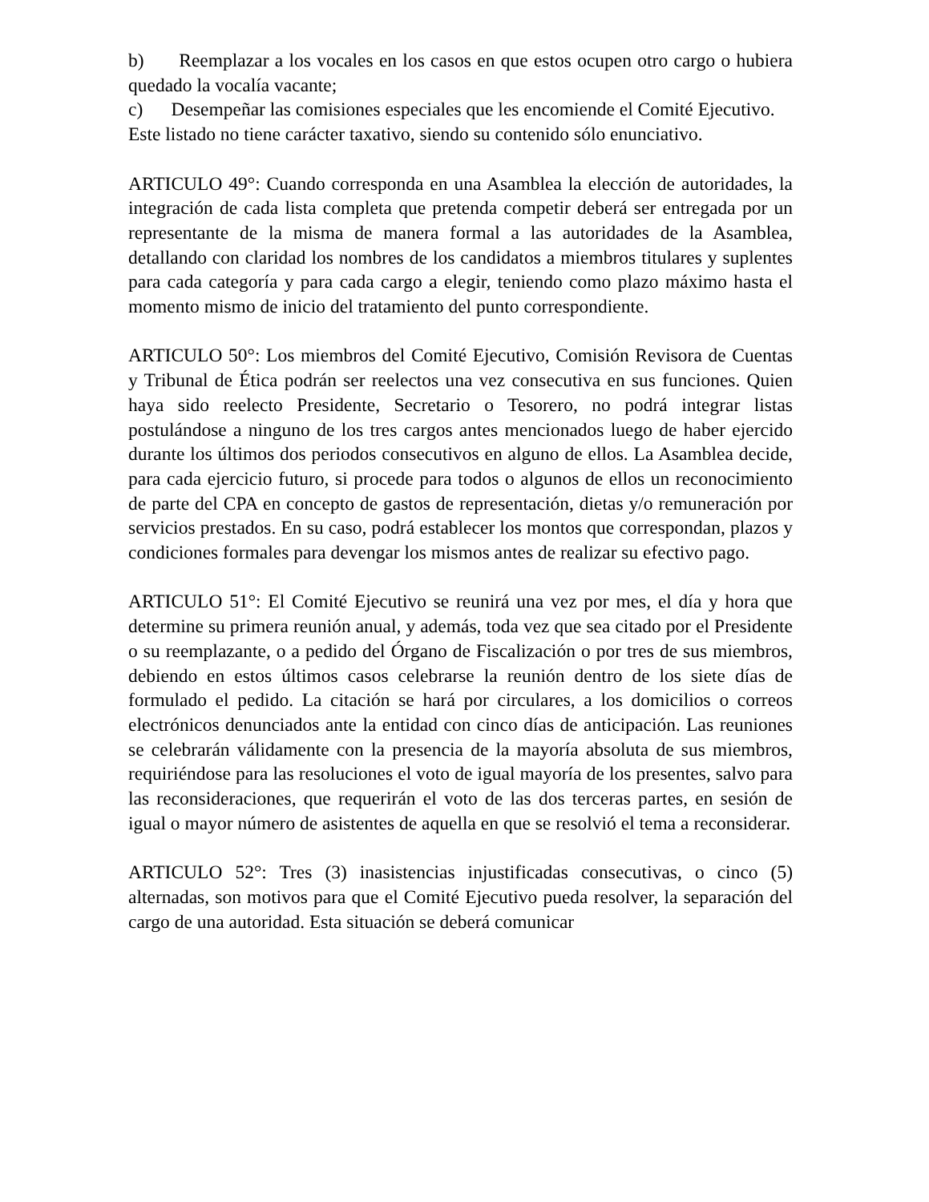b) Reemplazar a los vocales en los casos en que estos ocupen otro cargo o hubiera quedado la vocalía vacante;
c) Desempeñar las comisiones especiales que les encomiende el Comité Ejecutivo.
Este listado no tiene carácter taxativo, siendo su contenido sólo enunciativo.
ARTICULO 49°: Cuando corresponda en una Asamblea la elección de autoridades, la integración de cada lista completa que pretenda competir deberá ser entregada por un representante de la misma de manera formal a las autoridades de la Asamblea, detallando con claridad los nombres de los candidatos a miembros titulares y suplentes para cada categoría y para cada cargo a elegir, teniendo como plazo máximo hasta el momento mismo de inicio del tratamiento del punto correspondiente.
ARTICULO 50°: Los miembros del Comité Ejecutivo, Comisión Revisora de Cuentas y Tribunal de Ética podrán ser reelectos una vez consecutiva en sus funciones. Quien haya sido reelecto Presidente, Secretario o Tesorero, no podrá integrar listas postulándose a ninguno de los tres cargos antes mencionados luego de haber ejercido durante los últimos dos periodos consecutivos en alguno de ellos. La Asamblea decide, para cada ejercicio futuro, si procede para todos o algunos de ellos un reconocimiento de parte del CPA en concepto de gastos de representación, dietas y/o remuneración por servicios prestados. En su caso, podrá establecer los montos que correspondan, plazos y condiciones formales para devengar los mismos antes de realizar su efectivo pago.
ARTICULO 51°: El Comité Ejecutivo se reunirá una vez por mes, el día y hora que determine su primera reunión anual, y además, toda vez que sea citado por el Presidente o su reemplazante, o a pedido del Órgano de Fiscalización o por tres de sus miembros, debiendo en estos últimos casos celebrarse la reunión dentro de los siete días de formulado el pedido. La citación se hará por circulares, a los domicilios o correos electrónicos denunciados ante la entidad con cinco días de anticipación. Las reuniones se celebrarán válidamente con la presencia de la mayoría absoluta de sus miembros, requiriéndose para las resoluciones el voto de igual mayoría de los presentes, salvo para las reconsideraciones, que requerirán el voto de las dos terceras partes, en sesión de igual o mayor número de asistentes de aquella en que se resolvió el tema a reconsiderar.
ARTICULO 52°: Tres (3) inasistencias injustificadas consecutivas, o cinco (5) alternadas, son motivos para que el Comité Ejecutivo pueda resolver, la separación del cargo de una autoridad. Esta situación se deberá comunicar